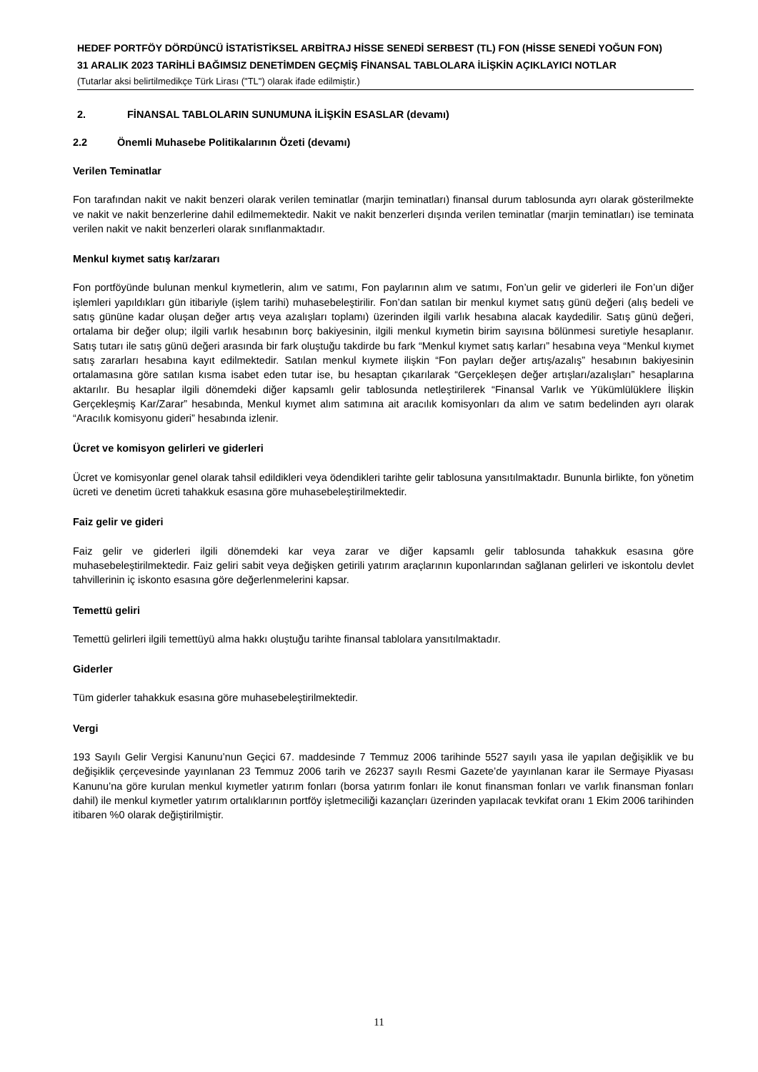HEDEF PORTFÖY DÖRDÜNCÜ İSTATİSTİKSEL ARBİTRAJ HİSSE SENEDİ SERBEST (TL) FON (HİSSE SENEDİ YOĞUN FON)
31 ARALIK 2023 TARİHLİ BAĞIMSIZ DENETİMDEN GEÇMİŞ FİNANSAL TABLOLARA İLİŞKİN AÇIKLAYICI NOTLAR
(Tutarlar aksi belirtilmedikçe Türk Lirası ("TL") olarak ifade edilmiştir.)
2. FİNANSAL TABLOLARIN SUNUMUNA İLİŞKİN ESASLAR (devamı)
2.2 Önemli Muhasebe Politikalarının Özeti (devamı)
Verilen Teminatlar
Fon tarafından nakit ve nakit benzeri olarak verilen teminatlar (marjin teminatları) finansal durum tablosunda ayrı olarak gösterilmekte ve nakit ve nakit benzerlerine dahil edilmemektedir. Nakit ve nakit benzerleri dışında verilen teminatlar (marjin teminatları) ise teminata verilen nakit ve nakit benzerleri olarak sınıflanmaktadır.
Menkul kıymet satış kar/zararı
Fon portföyünde bulunan menkul kıymetlerin, alım ve satımı, Fon paylarının alım ve satımı, Fon’un gelir ve giderleri ile Fon’un diğer işlemleri yapıldıkları gün itibariyle (işlem tarihi) muhasebeleştirilir. Fon’dan satılan bir menkul kıymet satış günü değeri (alış bedeli ve satış gününe kadar oluşan değer artış veya azalışları toplamı) üzerinden ilgili varlık hesabına alacak kaydedilir. Satış günü değeri, ortalama bir değer olup; ilgili varlık hesabının borç bakiyesinin, ilgili menkul kıymetin birim sayısına bölünmesi suretiyle hesaplanır. Satış tutarı ile satış günü değeri arasında bir fark oluştuğu takdirde bu fark “Menkul kıymet satış karları” hesabına veya “Menkul kıymet satış zararları hesabına kayıt edilmektedir. Satılan menkul kıymete ilişkin “Fon payları değer artış/azalış” hesabının bakiyesinin ortalamasına göre satılan kısma isabet eden tutar ise, bu hesaptan çıkarılarak “Gerçekleşen değer artışları/azalışları” hesaplarına aktarılır. Bu hesaplar ilgili dönemdeki diğer kapsamlı gelir tablosunda netleştirilerek “Finansal Varlık ve Yükümlülüklere İlişkin Gerçekleşmiş Kar/Zarar” hesabında, Menkul kıymet alım satımına ait aracılık komisyonları da alım ve satım bedelinden ayrı olarak “Aracılık komisyonu gideri” hesabında izlenir.
Ücret ve komisyon gelirleri ve giderleri
Ücret ve komisyonlar genel olarak tahsil edildikleri veya ödendikleri tarihte gelir tablosuna yansıtılmaktadır. Bununla birlikte, fon yönetim ücreti ve denetim ücreti tahakkuk esasına göre muhasebeleştirilmektedir.
Faiz gelir ve gideri
Faiz gelir ve giderleri ilgili dönemdeki kar veya zarar ve diğer kapsamlı gelir tablosunda tahakkuk esasına göre muhasebeleştirilmektedir. Faiz geliri sabit veya değişken getirili yatırım araçlarının kuponlarından sağlanan gelirleri ve iskontolu devlet tahvillerinin iç iskonto esasına göre değerlenmelerini kapsar.
Temettü geliri
Temettü gelirleri ilgili temettüyü alma hakkı oluştuğu tarihte finansal tablolara yansıtılmaktadır.
Giderler
Tüm giderler tahakkuk esasına göre muhasebeleştirilmektedir.
Vergi
193 Sayılı Gelir Vergisi Kanunu’nun Geçici 67. maddesinde 7 Temmuz 2006 tarihinde 5527 sayılı yasa ile yapılan değişiklik ve bu değişiklik çerçevesinde yayınlanan 23 Temmuz 2006 tarih ve 26237 sayılı Resmi Gazete’de yayınlanan karar ile Sermaye Piyasası Kanunu’na göre kurulan menkul kıymetler yatırım fonları (borsa yatırım fonları ile konut finansman fonları ve varlık finansman fonları dahil) ile menkul kıymetler yatırım ortalıklarının portföy işletmeciliği kazançları üzerinden yapılacak tevkifat oranı 1 Ekim 2006 tarihinden itibaren %0 olarak değiştirilmiştir.
11